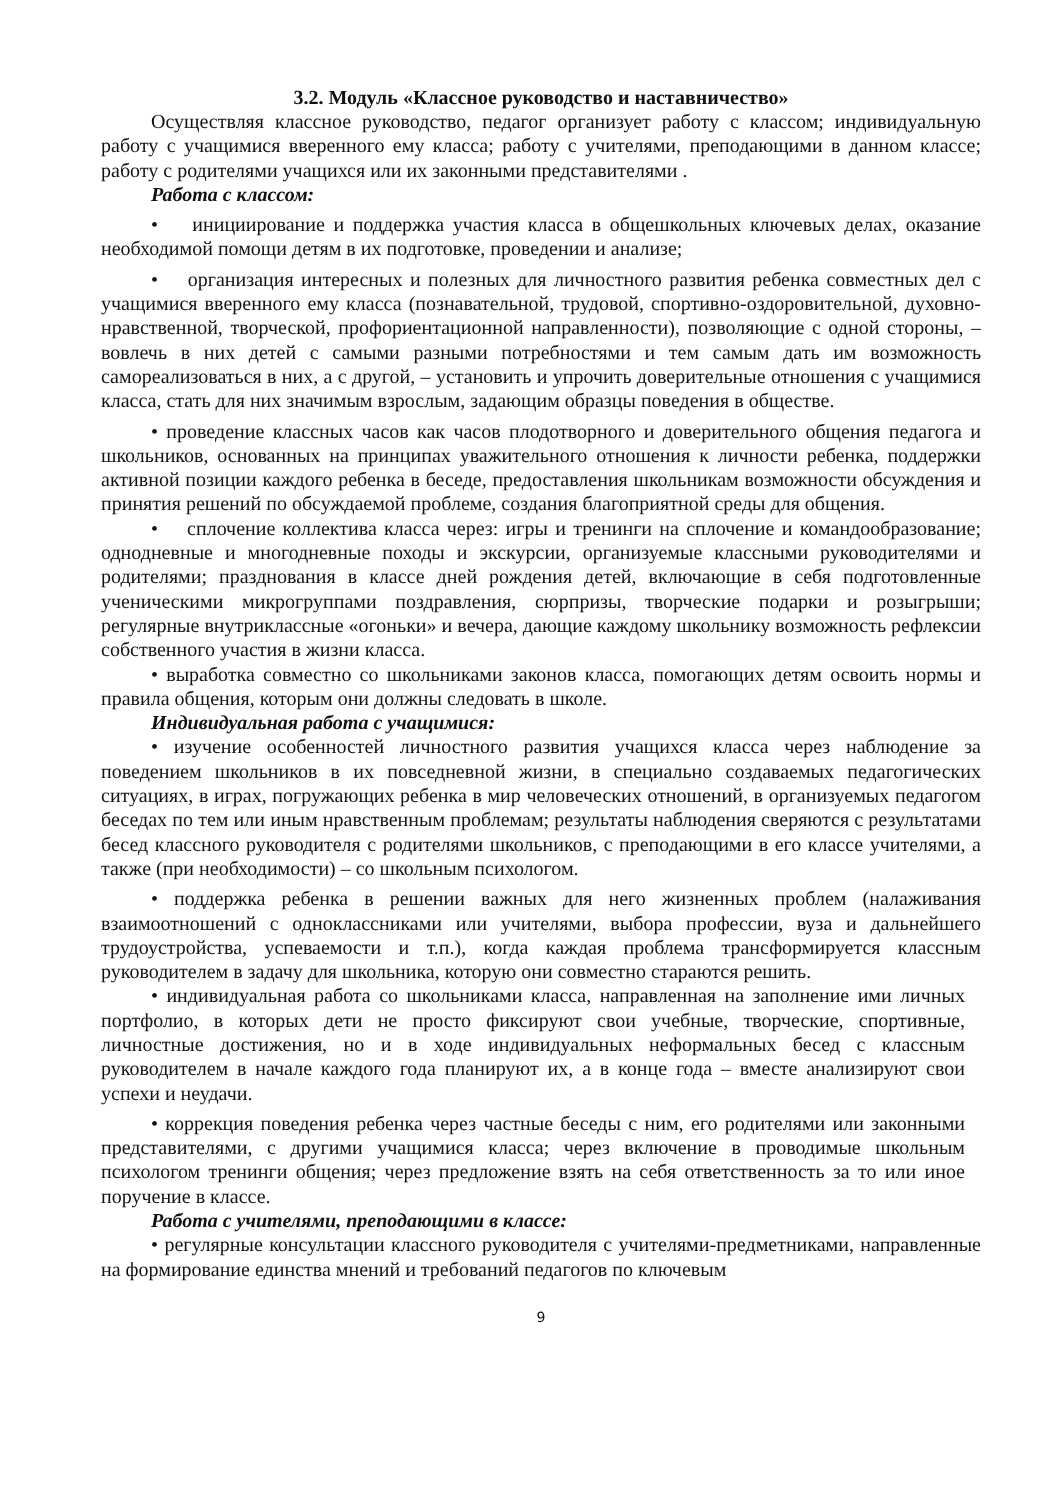3.2. Модуль «Классное руководство и наставничество»
Осуществляя классное руководство, педагог организует работу с классом; индивидуальную работу с учащимися вверенного ему класса; работу с учителями, преподающими в данном классе; работу с родителями учащихся или их законными представителями .
Работа с классом:
• инициирование и поддержка участия класса в общешкольных ключевых делах, оказание необходимой помощи детям в их подготовке, проведении и анализе;
• организация интересных и полезных для личностного развития ребенка совместных дел с учащимися вверенного ему класса (познавательной, трудовой, спортивно-оздоровительной, духовно-нравственной, творческой, профориентационной направленности), позволяющие с одной стороны, – вовлечь в них детей с самыми разными потребностями и тем самым дать им возможность самореализоваться в них, а с другой, – установить и упрочить доверительные отношения с учащимися класса, стать для них значимым взрослым, задающим образцы поведения в обществе.
• проведение классных часов как часов плодотворного и доверительного общения педагога и школьников, основанных на принципах уважительного отношения к личности ребенка, поддержки активной позиции каждого ребенка в беседе, предоставления школьникам возможности обсуждения и принятия решений по обсуждаемой проблеме, создания благоприятной среды для общения.
• сплочение коллектива класса через: игры и тренинги на сплочение и командообразование; однодневные и многодневные походы и экскурсии, организуемые классными руководителями и родителями; празднования в классе дней рождения детей, включающие в себя подготовленные ученическими микрогруппами поздравления, сюрпризы, творческие подарки и розыгрыши; регулярные внутриклассные «огоньки» и вечера, дающие каждому школьнику возможность рефлексии собственного участия в жизни класса.
• выработка совместно со школьниками законов класса, помогающих детям освоить нормы и правила общения, которым они должны следовать в школе.
Индивидуальная работа с учащимися:
• изучение особенностей личностного развития учащихся класса через наблюдение за поведением школьников в их повседневной жизни, в специально создаваемых педагогических ситуациях, в играх, погружающих ребенка в мир человеческих отношений, в организуемых педагогом беседах по тем или иным нравственным проблемам; результаты наблюдения сверяются с результатами бесед классного руководителя с родителями школьников, с преподающими в его классе учителями, а также (при необходимости) – со школьным психологом.
• поддержка ребенка в решении важных для него жизненных проблем (налаживания взаимоотношений с одноклассниками или учителями, выбора профессии, вуза и дальнейшего трудоустройства, успеваемости и т.п.), когда каждая проблема трансформируется классным руководителем в задачу для школьника, которую они совместно стараются решить.
• индивидуальная работа со школьниками класса, направленная на заполнение ими личных портфолио, в которых дети не просто фиксируют свои учебные, творческие, спортивные, личностные достижения, но и в ходе индивидуальных неформальных бесед с классным руководителем в начале каждого года планируют их, а в конце года – вместе анализируют свои успехи и неудачи.
• коррекция поведения ребенка через частные беседы с ним, его родителями или законными представителями, с другими учащимися класса; через включение в проводимые школьным психологом тренинги общения; через предложение взять на себя ответственность за то или иное поручение в классе.
Работа с учителями, преподающими в классе:
• регулярные консультации классного руководителя с учителями-предметниками, направленные на формирование единства мнений и требований педагогов по ключевым
9